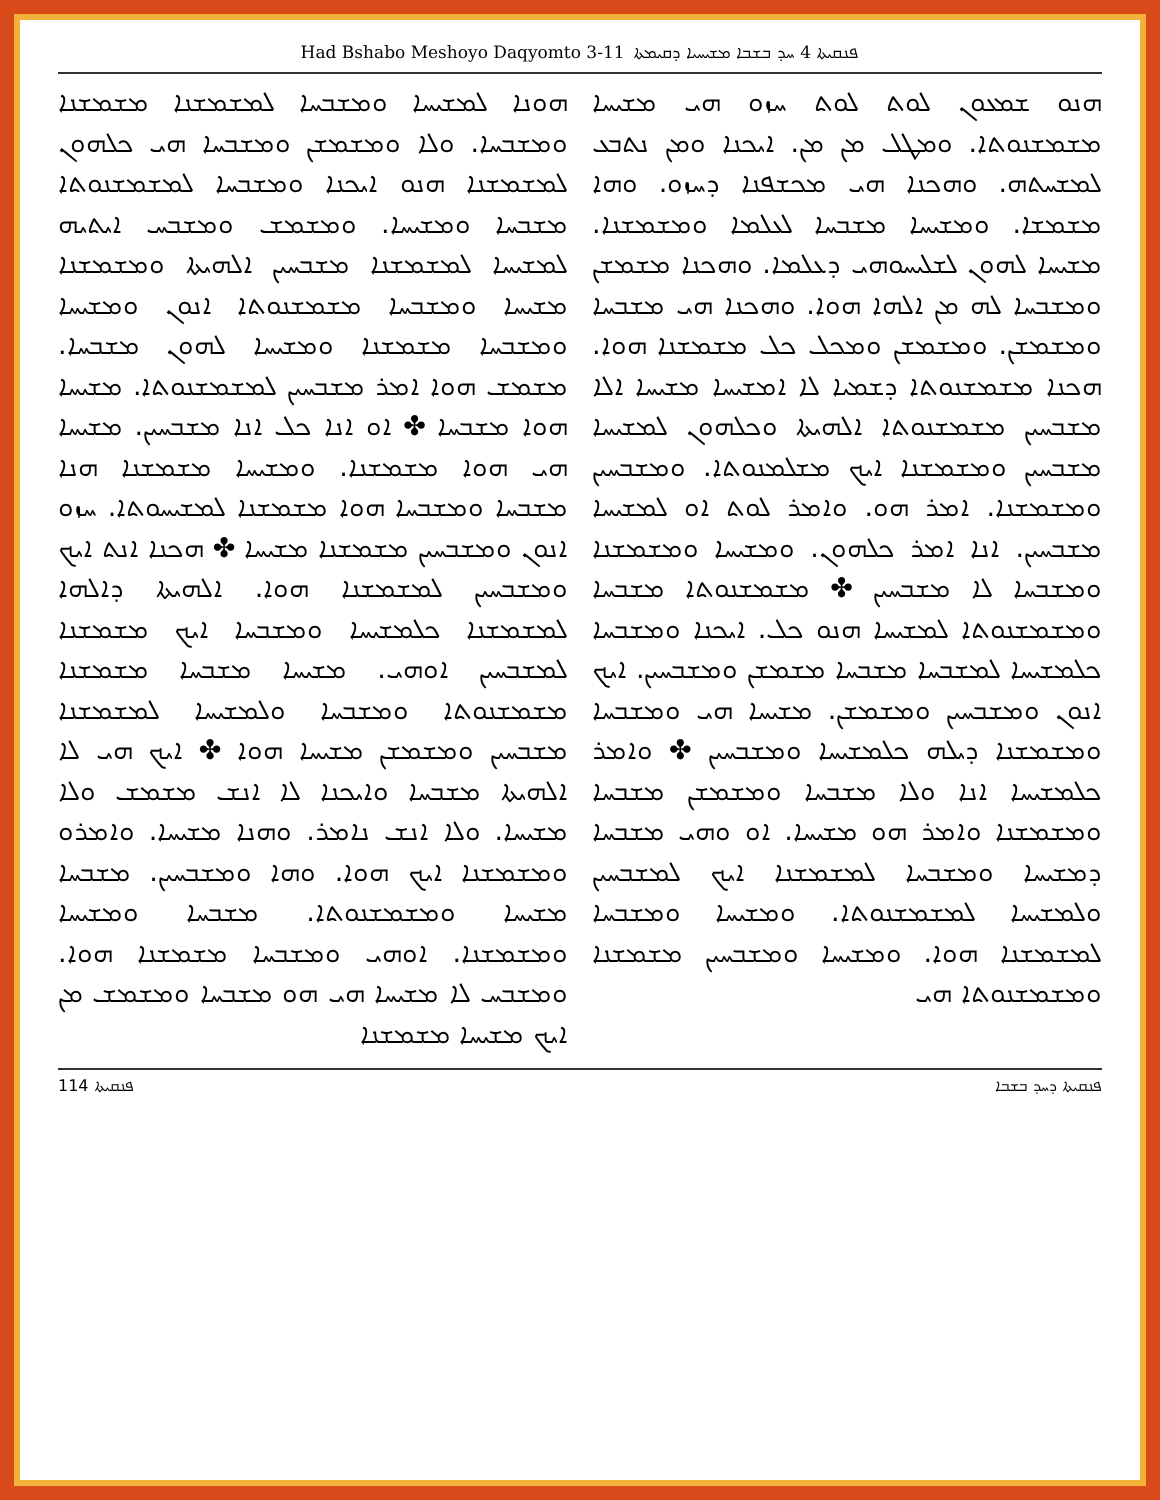Had Bshabo Meshoyo Daqyomto 3-11 ܦܢܩܝܬܐ 4 ܚܕ ܒܫܒܐ ܡܫܝܚܝܐ ܕܩܝܡܬܐ
ܗܢܘ ܫܡܥܘܢ ܠܘܬ ܠܘܬ ܚܙܘ ܗܝ ܡܫܝܚܐ ܡܫܡܫܢܘܬܐ. ܘܡܛܠ ܡܢ ܡܢ. ܐܝܟܢܐ ܘܡܢ ܢܬܒܥ ܠܡܫܚܬܗ. ܘܗܟܢܐ ܗܝ ܡܟܫܦܢܐ ܕܚܙܘ. ܘܗܐ ܡܫܡܫܐ. ܘܡܫܝܚܐ ܡܫܒܚܐ ܠܥܠܡܐ ܘܡܫܡܫܢܐ. ܡܫܝܚܐ ܠܗܘܢ ܠܫܠܝܚܘܗܝ ܕܥܠܡܐ. ܘܗܟܢܐ ܡܫܡܫܢ ܘܡܫܒܚܐ ܠܗ ܡܢ ܐܠܗܐ ܗܘܐ. ܘܗܟܢܐ ܗܝ ܡܫܒܚܐ ܘܡܫܡܫܢ. ܘܡܫܡܫܢ ܘܡܟܠ ܟܠ ܡܫܡܫܢܐ ܗܘܐ. ܗܟܢܐ ܡܫܡܫܢܘܬܐ ܕܫܡܝܐ ܠܐ ܐܡܫܝܚܐ ܡܫܝܚܐ ܐܠܐ ܡܫܒܚܝܢ ܡܫܡܫܢܘܬܐ ܐܠܗܝܬܐ ܘܟܠܗܘܢ ܠܡܫܝܚܐ ܡܫܒܚܝܢ ܘܡܫܡܫܢܐ ܐܝܟ ܡܫܠܡܢܘܬܐ. ܘܡܫܒܚܝܢ ܘܡܫܡܫܢܐ. ܐܡܪ ܗܘ. ܘܐܡܪ ܠܘܬ ܐܘ ܠܡܫܝܚܐ ܡܫܒܚܝܢ. ܐܢܐ ܐܡܪ ܟܠܗܘܢ. ܘܡܫܝܚܐ ܘܡܫܡܫܢܐ ܘܡܫܒܚܐ ܠܐ ܡܫܒܚܝܢ ✤ ܡܫܡܫܢܘܬܐ ܡܫܒܚܐ ܘܡܫܡܫܢܘܬܐ ܠܡܫܝܚܐ ܗܢܘ ܟܠ. ܐܝܟܢܐ ܘܡܫܒܚܐ ܟܠܡܫܝܚܐ ܠܡܫܒܚܐ ܡܫܒܚܐ ܡܫܡܫܢ ܘܡܫܒܚܝܢ. ܐܝܟ ܐܢܘܢ ܘܡܫܒܚܝܢ ܘܡܫܡܫܢ. ܡܫܝܚܐ ܗܝ ܘܡܫܒܚܐ ܘܡܫܡܫܢܐ ܕܝܠܗ ܟܠܡܫܝܚܐ ܘܡܫܒܚܝܢ ✤ ܘܐܡܪ ܟܠܡܫܝܚܐ ܐܢܐ ܘܠܐ ܡܫܒܚܐ ܘܡܫܡܫܢ ܡܫܒܚܐ ܘܡܫܡܫܢܐ ܘܐܡܪ ܗܘ ܡܫܝܚܐ. ܐܘ ܘܗܝ ܡܫܒܚܐ ܕܡܫܝܚܐ ܘܡܫܒܚܐ ܠܡܫܡܫܢܐ ܐܝܟ ܠܡܫܒܚܝܢ ܘܠܡܫܝܚܐ ܠܡܫܡܫܢܘܬܐ. ܘܡܫܝܚܐ ܘܡܫܒܚܐ ܠܡܫܡܫܢܐ ܗܘܐ. ܘܡܫܝܚܐ ܘܡܫܒܚܝܢ ܡܫܡܫܢܐ ܘܡܫܡܫܢܘܬܐ ܗܝ
ܗܘܢܐ ܠܡܫܝܚܐ ܘܡܫܒܚܐ ܠܡܫܡܫܢܐ ܡܫܡܫܢܐ ܘܡܫܒܚܐ. ܘܠܐ ܘܡܫܡܫܢ ܘܡܫܒܚܐ ܗܝ ܟܠܗܘܢ ܠܡܫܡܫܢܐ ܗܢܘ ܐܝܟܢܐ ܘܡܫܒܚܐ ܠܡܫܡܫܢܘܬܐ ܡܫܒܚܐ ܘܡܫܝܚܐ. ܘܡܫܡܫ ܘܡܫܒܚ ܐܝܬܝܗ ܠܡܫܝܚܐ ܠܡܫܡܫܢܐ ܡܫܒܚܝܢ ܐܠܗܝܬܐ ܘܡܫܡܫܢܐ ܡܫܝܚܐ ܘܡܫܒܚܐ ܡܫܡܫܢܘܬܐ ܐܢܘܢ ܘܡܫܝܚܐ ܘܡܫܒܚܐ ܡܫܡܫܢܐ ܘܡܫܝܚܐ ܠܗܘܢ ܡܫܒܚܐ. ܡܫܡܫ ܗܘܐ ܐܡܪ ܡܫܒܚܝܢ ܠܡܫܡܫܢܘܬܐ. ܡܫܝܚܐ ܗܘܐ ܡܫܒܚܐ ✤ ܐܘ ܐܢܐ ܟܠ ܐܢܐ ܡܫܒܚܝܢ. ܡܫܝܚܐ ܗܝ ܗܘܐ ܡܫܡܫܢܐ. ܘܡܫܝܚܐ ܡܫܡܫܢܐ ܗܢܐ ܡܫܒܚܐ ܘܡܫܒܚܐ ܗܘܐ ܡܫܡܫܢܐ ܠܡܫܝܚܘܬܐ. ܚܙܘ ܐܢܘܢ ܘܡܫܒܚܝܢ ܡܫܡܫܢܐ ܡܫܝܚܐ ✤ ܗܟܢܐ ܐܢܬ ܐܝܟ ܘܡܫܒܚܝܢ ܠܡܫܡܫܢܐ ܗܘܐ. ܐܠܗܝܬܐ ܕܐܠܗܐ ܠܡܫܡܫܢܐ ܟܠܡܫܝܚܐ ܘܡܫܒܚܐ ܐܝܟ ܡܫܡܫܢܐ ܠܡܫܒܚܝܢ ܐܘܗܝ. ܡܫܝܚܐ ܡܫܒܚܐ ܡܫܡܫܢܐ ܡܫܡܫܢܘܬܐ ܘܡܫܒܚܐ ܘܠܡܫܝܚܐ ܠܡܫܡܫܢܐ ܡܫܒܚܝܢ ܘܡܫܡܫܢ ܡܫܝܚܐ ܗܘܐ ✤ ܐܝܟ ܗܝ ܠܐ ܐܠܗܝܬܐ ܡܫܒܚܐ ܘܐܝܟܢܐ ܠܐ ܐܢܫ ܡܫܡܫ ܘܠܐ ܡܫܝܚܐ. ܘܠܐ ܐܢܫ ܢܐܡܪ. ܘܗܢܐ ܡܫܝܚܐ. ܘܐܡܪܘ ܘܡܫܡܫܢܐ ܐܝܟ ܗܘܐ. ܘܗܐ ܘܡܫܒܚܝܢ. ܡܫܒܚܐ ܡܫܝܚܐ ܘܡܫܡܫܢܘܬܐ. ܡܫܒܚܐ ܘܡܫܝܚܐ ܘܡܫܡܫܢܐ. ܐܘܗܝ ܘܡܫܒܚܐ ܡܫܡܫܢܐ ܗܘܐ. ܘܡܫܒܚ ܠܐ ܡܫܝܚܐ ܗܝ ܗܘ ܡܫܒܚܐ ܘܡܫܡܫ ܡܢ ܐܝܟ ܡܫܝܚܐ ܡܫܡܫܢܐ
114 ܦܢܩܝܬܐ ܦܢܩܝܬܐ ܕܚܕ ܒܫܒܐ